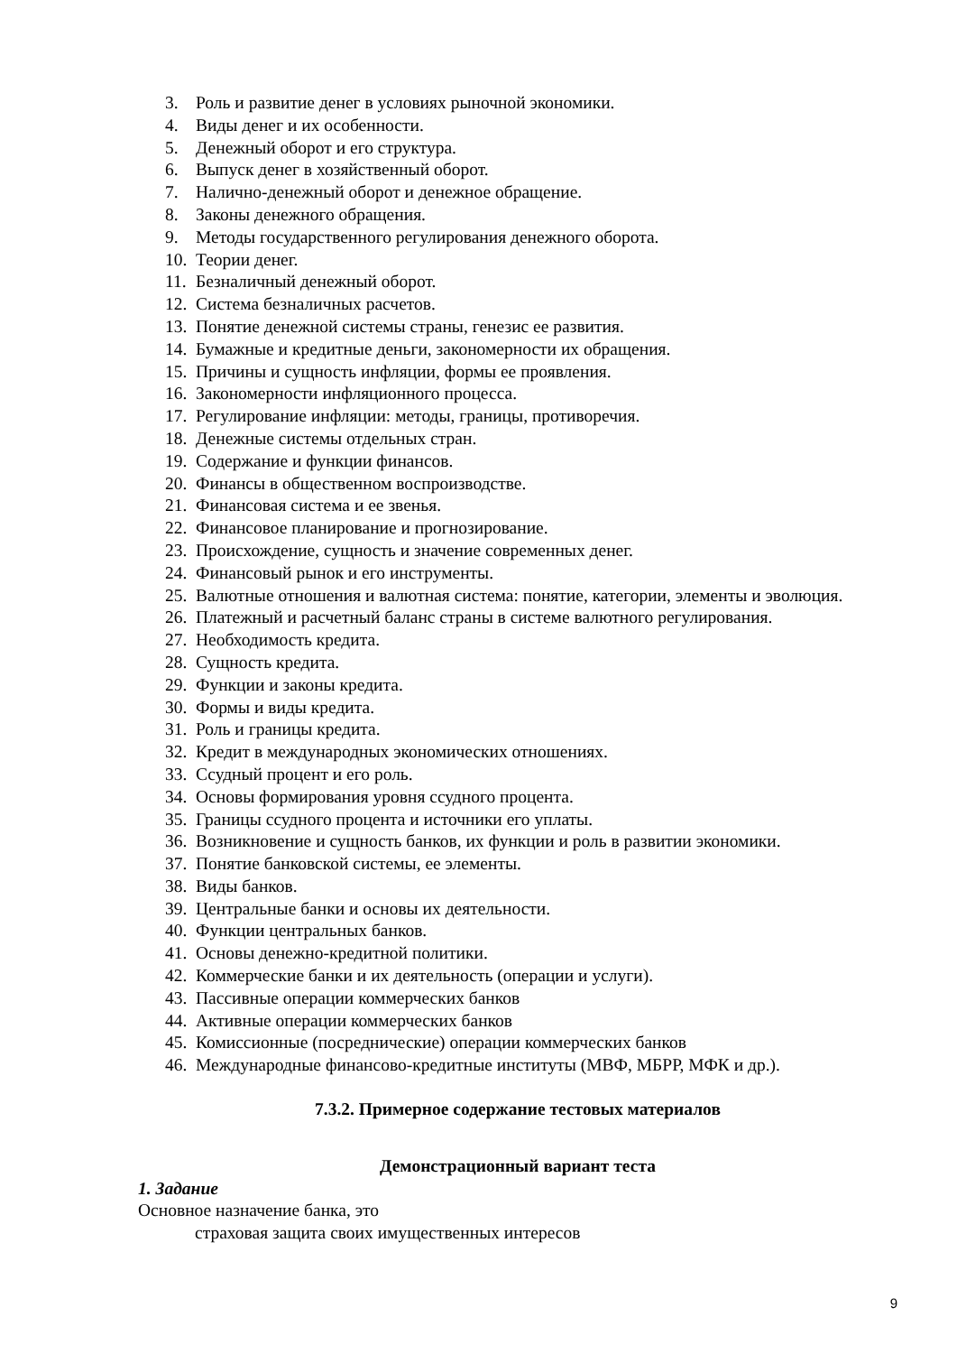3. Роль и развитие денег в условиях рыночной экономики.
4. Виды денег и их особенности.
5. Денежный оборот и его структура.
6. Выпуск денег в хозяйственный оборот.
7. Налично-денежный оборот и денежное обращение.
8. Законы денежного обращения.
9. Методы государственного регулирования денежного оборота.
10. Теории денег.
11. Безналичный денежный оборот.
12. Система безналичных расчетов.
13. Понятие денежной системы страны, генезис ее развития.
14. Бумажные и кредитные деньги, закономерности их обращения.
15. Причины и сущность инфляции, формы ее проявления.
16. Закономерности инфляционного процесса.
17. Регулирование инфляции: методы, границы, противоречия.
18. Денежные системы отдельных стран.
19. Содержание и функции финансов.
20. Финансы в общественном воспроизводстве.
21. Финансовая система и ее звенья.
22. Финансовое планирование и прогнозирование.
23. Происхождение, сущность и значение современных денег.
24. Финансовый рынок и его инструменты.
25. Валютные отношения и валютная система: понятие, категории, элементы и эволюция.
26. Платежный и расчетный баланс страны в системе валютного регулирования.
27. Необходимость кредита.
28. Сущность кредита.
29. Функции и законы кредита.
30. Формы и виды кредита.
31. Роль и границы кредита.
32. Кредит в международных экономических отношениях.
33. Ссудный процент и его роль.
34. Основы формирования уровня ссудного процента.
35. Границы ссудного процента и источники его уплаты.
36. Возникновение и сущность банков, их функции и роль в развитии экономики.
37. Понятие банковской системы, ее элементы.
38. Виды банков.
39. Центральные банки и основы их деятельности.
40. Функции центральных банков.
41. Основы денежно-кредитной политики.
42. Коммерческие банки и их деятельность (операции и услуги).
43. Пассивные операции коммерческих банков
44. Активные операции коммерческих банков
45. Комиссионные (посреднические) операции коммерческих банков
46. Международные финансово-кредитные институты (МВФ, МБРР, МФК и др.).
7.3.2. Примерное содержание тестовых материалов
Демонстрационный вариант теста
1. Задание
Основное назначение банка, это
страховая защита своих имущественных интересов
9